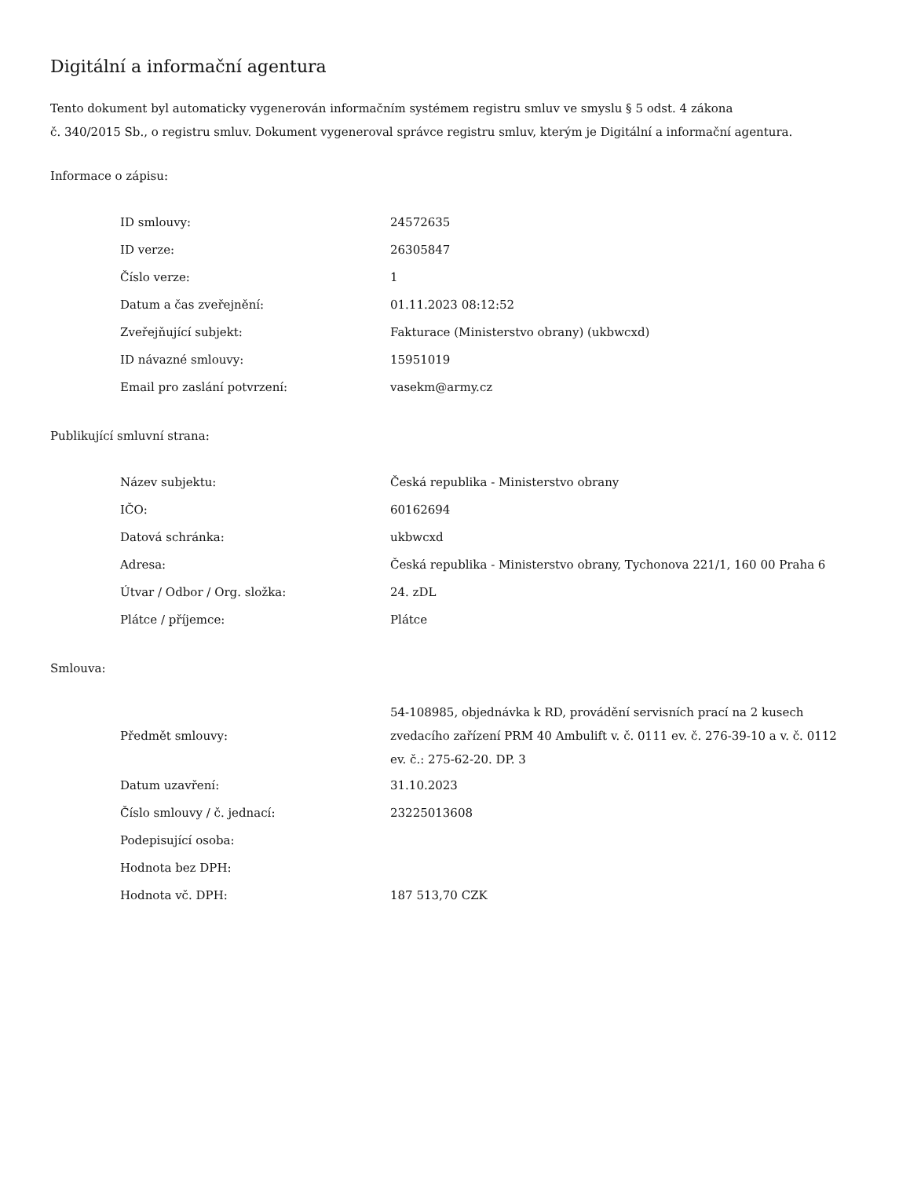Digitální a informační agentura
Tento dokument byl automaticky vygenerován informačním systémem registru smluv ve smyslu § 5 odst. 4 zákona
č. 340/2015 Sb., o registru smluv. Dokument vygeneroval správce registru smluv, kterým je Digitální a informační agentura.
Informace o zápisu:
| ID smlouvy: | 24572635 |
| ID verze: | 26305847 |
| Číslo verze: | 1 |
| Datum a čas zveřejnění: | 01.11.2023 08:12:52 |
| Zveřejňující subjekt: | Fakturace (Ministerstvo obrany) (ukbwcxd) |
| ID návazné smlouvy: | 15951019 |
| Email pro zaslání potvrzení: | vasekm@army.cz |
Publikující smluvní strana:
| Název subjektu: | Česká republika - Ministerstvo obrany |
| IČO: | 60162694 |
| Datová schránka: | ukbwcxd |
| Adresa: | Česká republika - Ministerstvo obrany, Tychonova 221/1, 160 00 Praha 6 |
| Útvar / Odbor / Org. složka: | 24. zDL |
| Plátce / příjemce: | Plátce |
Smlouva:
| Předmět smlouvy: | 54-108985, objednávka k RD, provádění servisních prací na 2 kusech zvedacího zařízení PRM 40 Ambulift v. č. 0111 ev. č. 276-39-10 a v. č. 0112 ev. č.: 275-62-20. DP. 3 |
| Datum uzavření: | 31.10.2023 |
| Číslo smlouvy / č. jednací: | 23225013608 |
| Podepisující osoba: | |
| Hodnota bez DPH: | |
| Hodnota vč. DPH: | 187 513,70 CZK |